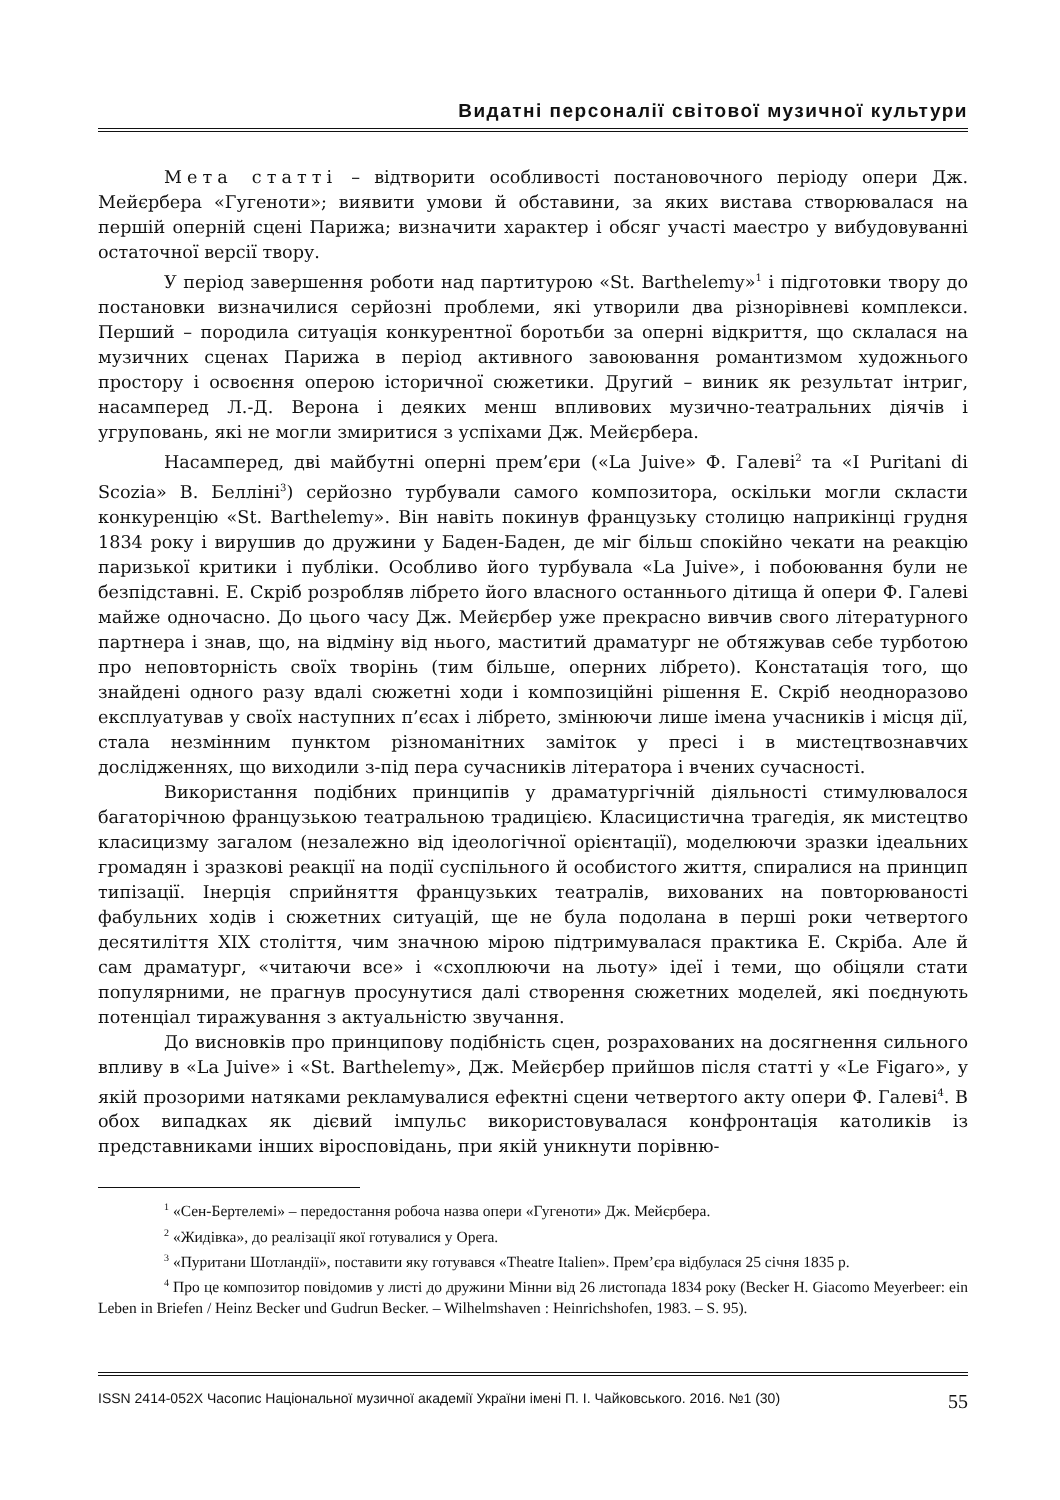Видатні персоналії світової музичної культури
Мета статті – відтворити особливості постановочного періоду опери Дж. Мейєрбера «Гугеноти»; виявити умови й обставини, за яких вистава створювалася на першій оперній сцені Парижа; визначити характер і обсяг участі маестро у вибудовуванні остаточної версії твору.
У період завершення роботи над партитурою «St. Barthelemy»<sup>1</sup> і підготовки твору до постановки визначилися серйозні проблеми, які утворили два різнорівневі комплекси. Перший – породила ситуація конкурентної боротьби за оперні відкриття, що склалася на музичних сценах Парижа в період активного завоювання романтизмом художнього простору і освоєння оперою історичної сюжетики. Другий – виник як результат інтриг, насамперед Л.-Д. Верона і деяких менш впливових музично-театральних діячів і угруповань, які не могли змиритися з успіхами Дж. Мейєрбера.
Насамперед, дві майбутні оперні прем’єри («La Juive» Ф. Галеві<sup>2</sup> та «I Puritani di Scozia» В. Белліні<sup>3</sup>) серйозно турбували самого композитора, оскільки могли скласти конкуренцію «St. Barthelemy». Він навіть покинув французьку столицю наприкінці грудня 1834 року і вирушив до дружини у Баден-Баден, де міг більш спокійно чекати на реакцію паризької критики і публіки. Особливо його турбувала «La Juive», і побоювання були не безпідставні. Е. Скріб розробляв лібрето його власного останнього дітища й опери Ф. Галеві майже одночасно. До цього часу Дж. Мейєрбер уже прекрасно вивчив свого літературного партнера і знав, що, на відміну від нього, маститий драматург не обтяжував себе турботою про неповторність своїх творінь (тим більше, оперних лібрето). Констатація того, що знайдені одного разу вдалі сюжетні ходи і композиційні рішення Е. Скріб неодноразово експлуатував у своїх наступних п’єсах і лібрето, змінюючи лише імена учасників і місця дії, стала незмінним пунктом різноманітних заміток у пресі і в мистецтвознавчих дослідженнях, що виходили з-під пера сучасників літератора і вчених сучасності.
Використання подібних принципів у драматургічній діяльності стимулювалося багаторічною французькою театральною традицією. Класицистична трагедія, як мистецтво класицизму загалом (незалежно від ідеологічної орієнтації), моделюючи зразки ідеальних громадян і зразкові реакції на події суспільного й особистого життя, спиралися на принцип типізації. Інерція сприйняття французьких театралів, вихованих на повторюваності фабульних ходів і сюжетних ситуацій, ще не була подолана в перші роки четвертого десятиліття XIX століття, чим значною мірою підтримувалася практика Е. Скріба. Але й сам драматург, «читаючи все» і «схоплюючи на льоту» ідеї і теми, що обіцяли стати популярними, не прагнув просунутися далі створення сюжетних моделей, які поєднують потенціал тиражування з актуальністю звучання.
До висновків про принципову подібність сцен, розрахованих на досягнення сильного впливу в «La Juive» і «St. Barthelemy», Дж. Мейєрбер прийшов після статті у «Le Figaro», у якій прозорими натяками рекламувалися ефектні сцени четвертого акту опери Ф. Галеві<sup>4</sup>. В обох випадках як дієвий імпульс використовувалася конфронтація католиків із представниками інших віросповідань, при якій уникнути порівню-
<sup>1</sup> «Сен-Бертелемі» – передостання робоча назва опери «Гугеноти» Дж. Мейєрбера.
<sup>2</sup> «Жидівка», до реалізації якої готувалися у Opera.
<sup>3</sup> «Пуритани Шотландії», поставити яку готувався «Theatre Italien». Прем’єра відбулася 25 січня 1835 р.
<sup>4</sup> Про це композитор повідомив у листі до дружини Мінни від 26 листопада 1834 року (Becker H. Giacomo Meyerbeer: ein Leben in Briefen / Heinz Becker und Gudrun Becker. – Wilhelmshaven : Heinrichshofen, 1983. – S. 95).
ISSN 2414-052X Часопис Національної музичної академії України імені П. І. Чайковського. 2016. №1 (30) 55